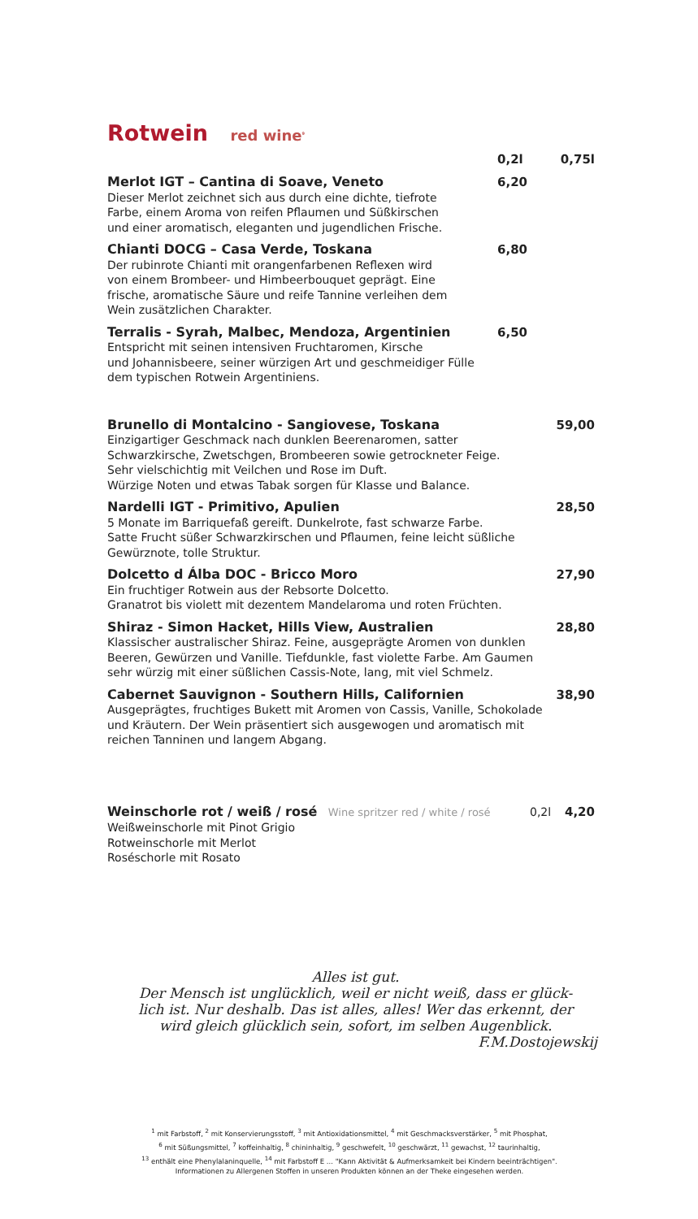Rotwein red wine<sup>9</sup>
0,2l 0,75l
Merlot IGT – Cantina di Soave, Veneto
Dieser Merlot zeichnet sich aus durch eine dichte, tiefrote
Farbe, einem Aroma von reifen Pflaumen und Süßkirschen
und einer aromatisch, eleganten und jugendlichen Frische.
6,20
Chianti DOCG – Casa Verde, Toskana
Der rubinrote Chianti mit orangenfarbenen Reflexen wird
von einem Brombeer- und Himbeerbouquet geprägt. Eine
frische, aromatische Säure und reife Tannine verleihen dem
Wein zusätzlichen Charakter.
6,80
Terralis - Syrah, Malbec, Mendoza, Argentinien
Entspricht mit seinen intensiven Fruchtaromen, Kirsche
und Johannisbeere, seiner würzigen Art und geschmeidiger Fülle
dem typischen Rotwein Argentiniens.
6,50
Brunello di Montalcino - Sangiovese, Toskana
Einzigartiger Geschmack nach dunklen Beerenaromen, satter
Schwarzkirsche, Zwetschgen, Brombeeren sowie getrockneter Feige.
Sehr vielschichtig mit Veilchen und Rose im Duft.
Würzige Noten und etwas Tabak sorgen für Klasse und Balance.
59,00
Nardelli IGT - Primitivo, Apulien
5 Monate im Barriquefaß gereift. Dunkelrote, fast schwarze Farbe.
Satte Frucht süßer Schwarzkirschen und Pflaumen, feine leicht süßliche
Gewürznote, tolle Struktur.
28,50
Dolcetto d Álba DOC - Bricco Moro
Ein fruchtiger Rotwein aus der Rebsorte Dolcetto.
Granatrot bis violett mit dezentem Mandelaroma und roten Früchten.
27,90
Shiraz - Simon Hacket, Hills View, Australien
Klassischer australischer Shiraz. Feine, ausgeprägte Aromen von dunklen
Beeren, Gewürzen und Vanille. Tiefdunkle, fast violette Farbe. Am Gaumen
sehr würzig mit einer süßlichen Cassis-Note, lang, mit viel Schmelz.
28,80
Cabernet Sauvignon - Southern Hills, Californien
Ausgeprägtes, fruchtiges Bukett mit Aromen von Cassis, Vanille, Schokolade
und Kräutern. Der Wein präsentiert sich ausgewogen und aromatisch mit
reichen Tanninen und langem Abgang.
38,90
Weinschorle rot / weiß / rosé Wine spritzer red / white / rosé
Weißweinschorle mit Pinot Grigio
Rotweinschorle mit Merlot
Roséschorle mit Rosato
0,2l 4,20
Alles ist gut.
Der Mensch ist unglücklich, weil er nicht weiß, dass er glück-
lich ist. Nur deshalb. Das ist alles, alles! Wer das erkennt, der
wird gleich glücklich sein, sofort, im selben Augenblick.
F.M.Dostojewskij
<sup>1</sup> mit Farbstoff, <sup>2</sup> mit Konservierungsstoff, <sup>3</sup> mit Antioxidationsmittel, <sup>4</sup> mit Geschmacksverstärker, <sup>5</sup> mit Phosphat,
<sup>6</sup> mit Süßungsmittel, <sup>7</sup> koffeinhaltig, <sup>8</sup> chininhaltig, <sup>9</sup> geschwefelt, <sup>10</sup> geschwärzt, <sup>11</sup> gewachst, <sup>12</sup> taurinhaltig,
<sup>13</sup> enthält eine Phenylalaninquelle, <sup>14</sup> mit Farbstoff E ... "Kann Aktivität & Aufmerksamkeit bei Kindern beeinträchtigen".
Informationen zu Allergenen Stoffen in unseren Produkten können an der Theke eingesehen werden.